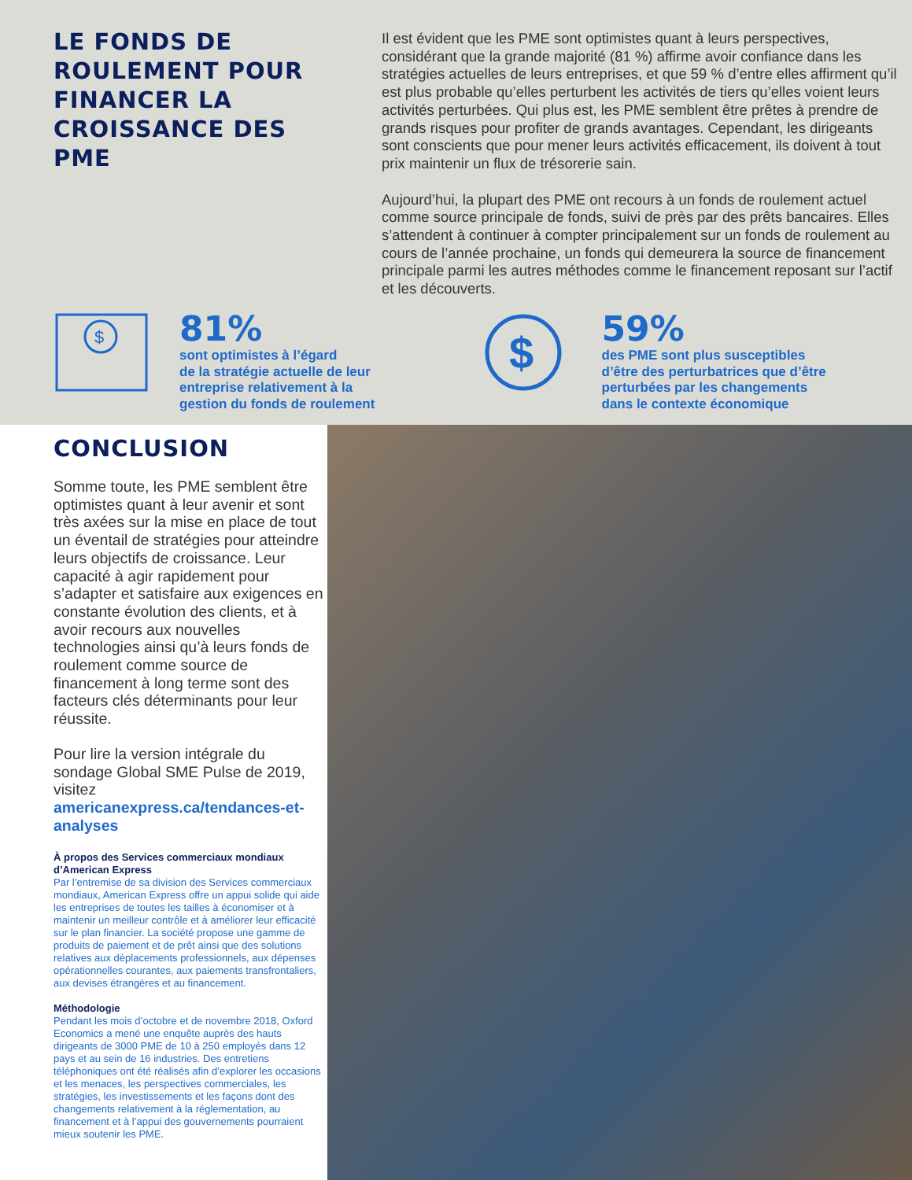LE FONDS DE ROULEMENT POUR FINANCER LA CROISSANCE DES PME
Il est évident que les PME sont optimistes quant à leurs perspectives, considérant que la grande majorité (81 %) affirme avoir confiance dans les stratégies actuelles de leurs entreprises, et que 59 % d’entre elles affirment qu’il est plus probable qu’elles perturbent les activités de tiers qu’elles voient leurs activités perturbées. Qui plus est, les PME semblent être prêtes à prendre de grands risques pour profiter de grands avantages. Cependant, les dirigeants sont conscients que pour mener leurs activités efficacement, ils doivent à tout prix maintenir un flux de trésorerie sain.
Aujourd’hui, la plupart des PME ont recours à un fonds de roulement actuel comme source principale de fonds, suivi de près par des prêts bancaires. Elles s’attendent à continuer à compter principalement sur un fonds de roulement au cours de l’année prochaine, un fonds qui demeurera la source de financement principale parmi les autres méthodes comme le financement reposant sur l’actif et les découverts.
$
81%
sont optimistes à l’égard
de la stratégie actuelle de leur
entreprise relativement à la
gestion du fonds de roulement
$
59%
des PME sont plus susceptibles
d’être des perturbatrices que d’être
perturbées par les changements
dans le contexte économique
CONCLUSION
Somme toute, les PME semblent être optimistes quant à leur avenir et sont très axées sur la mise en place de tout un éventail de stratégies pour atteindre leurs objectifs de croissance. Leur capacité à agir rapidement pour s’adapter et satisfaire aux exigences en constante évolution des clients, et à avoir recours aux nouvelles technologies ainsi qu’à leurs fonds de roulement comme source de financement à long terme sont des facteurs clés déterminants pour leur réussite.
Pour lire la version intégrale du sondage Global SME Pulse de 2019, visitez americanexpress.ca/tendances-et-analyses
À propos des Services commerciaux mondiaux d’American Express
Par l’entremise de sa division des Services commerciaux mondiaux, American Express offre un appui solide qui aide les entreprises de toutes les tailles à économiser et à maintenir un meilleur contrôle et à améliorer leur efficacité sur le plan financier. La société propose une gamme de produits de paiement et de prêt ainsi que des solutions relatives aux déplacements professionnels, aux dépenses opérationnelles courantes, aux paiements transfrontaliers, aux devises étrangères et au financement.
Méthodologie
Pendant les mois d’octobre et de novembre 2018, Oxford Economics a mené une enquête auprès des hauts dirigeants de 3000 PME de 10 à 250 employés dans 12 pays et au sein de 16 industries. Des entretiens téléphoniques ont été réalisés afin d’explorer les occasions et les menaces, les perspectives commerciales, les stratégies, les investissements et les façons dont des changements relativement à la réglementation, au financement et à l’appui des gouvernements pourraient mieux soutenir les PME.